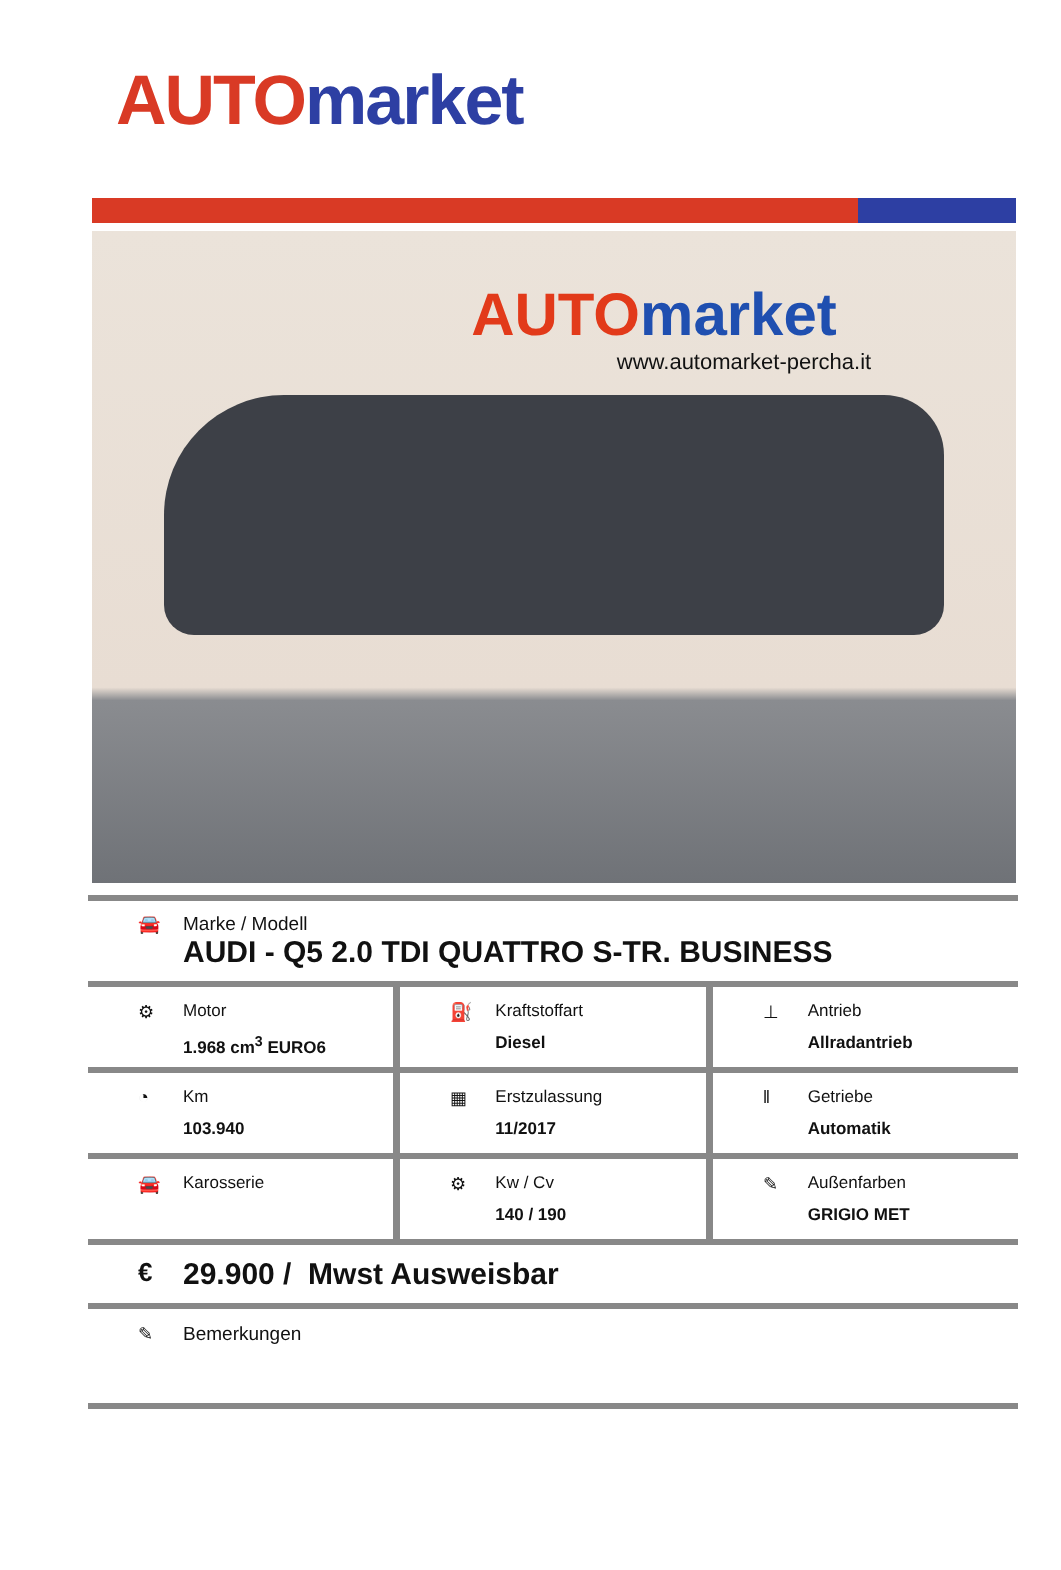AUTO market
AUTO market
www.automarket-percha.it
🚘 Marke / Modell
AUDI - Q5 2.0 TDI QUATTRO S-TR. BUSINESS
⚙ Motor
1.968 cm<sup>3</sup> EURO6
⛽ Kraftstoffart
Diesel
⊥ Antrieb
Allradantrieb
◔ Km
103.940
▦ Erstzulassung
11/2017
‖ Getriebe
Automatik
🚘 Karosserie ⚙ Kw / Cv
140 / 190
✎ Außenfarben
GRIGIO MET
€
29.900 / Mwst Ausweisbar
✎ Bemerkungen